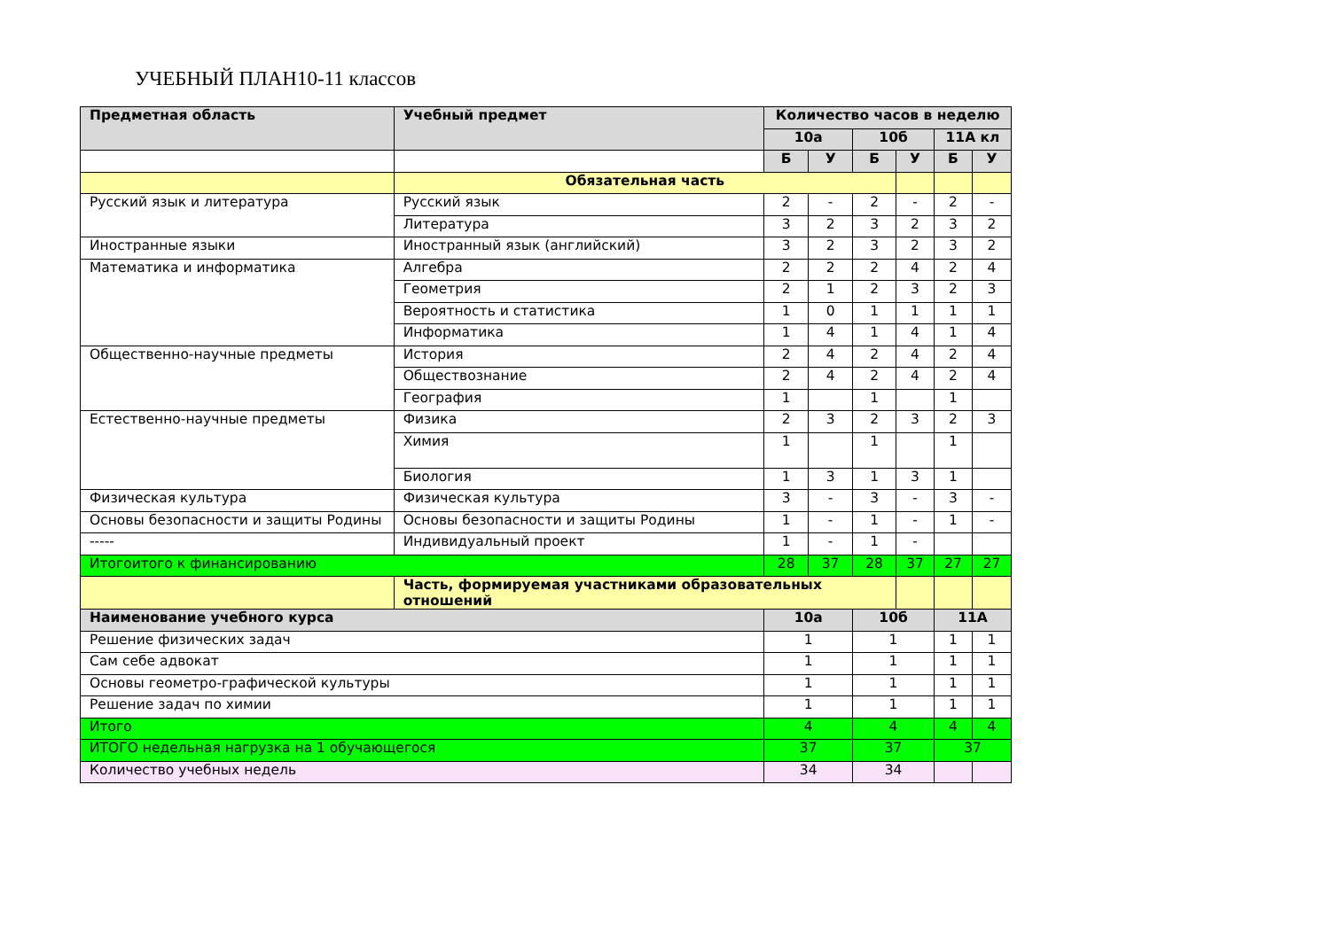УЧЕБНЫЙ ПЛАН10-11 классов
| Предметная область | Учебный предмет | Количество часов в неделю | | | | | |
| --- | --- | --- | --- | --- | --- | --- | --- |
| | | 10а | | 10б | | 11А кл | |
| | | Б | У | Б | У | Б | У |
| | Обязательная часть | | | | | | |
| Русский язык и литература | Русский язык | 2 | - | 2 | - | 2 | - |
| | Литература | 3 | 2 | 3 | 2 | 3 | 2 |
| Иностранные языки | Иностранный язык (английский) | 3 | 2 | 3 | 2 | 3 | 2 |
| Математика и информатика | Алгебра | 2 | 2 | 2 | 4 | 2 | 4 |
| | Геометрия | 2 | 1 | 2 | 3 | 2 | 3 |
| | Вероятность и статистика | 1 | 0 | 1 | 1 | 1 | 1 |
| | Информатика | 1 | 4 | 1 | 4 | 1 | 4 |
| Общественно-научные предметы | История | 2 | 4 | 2 | 4 | 2 | 4 |
| | Обществознание | 2 | 4 | 2 | 4 | 2 | 4 |
| | География | 1 | | 1 | | 1 | |
| Естественно-научные предметы | Физика | 2 | 3 | 2 | 3 | 2 | 3 |
| | Химия | 1 | | 1 | | 1 | |
| | Биология | 1 | 3 | 1 | 3 | 1 | |
| Физическая культура | Физическая культура | 3 | - | 3 | - | 3 | - |
| Основы безопасности и защиты Родины | Основы безопасности и защиты Родины | 1 | - | 1 | - | 1 | - |
| ----- | Индивидуальный проект | 1 | - | 1 | - | | |
| Итогоитого к финансированию | | 28 | 37 | 28 | 37 | 27 | 27 |
| | Часть, формируемая участниками образовательных отношений | | | | | | |
| Наименование учебного курса | | 10а | | 10б | | 11А | |
| Решение физических задач | | 1 | | 1 | | 1 | 1 |
| Сам себе адвокат | | 1 | | 1 | | 1 | 1 |
| Основы геометро-графической культуры | | 1 | | 1 | | 1 | 1 |
| Решение задач по химии | | 1 | | 1 | | 1 | 1 |
| Итого | | 4 | | 4 | | 4 | 4 |
| ИТОГО недельная нагрузка на 1 обучающегося | | 37 | | 37 | | 37 | |
| Количество учебных недель | | 34 | | 34 | | | |